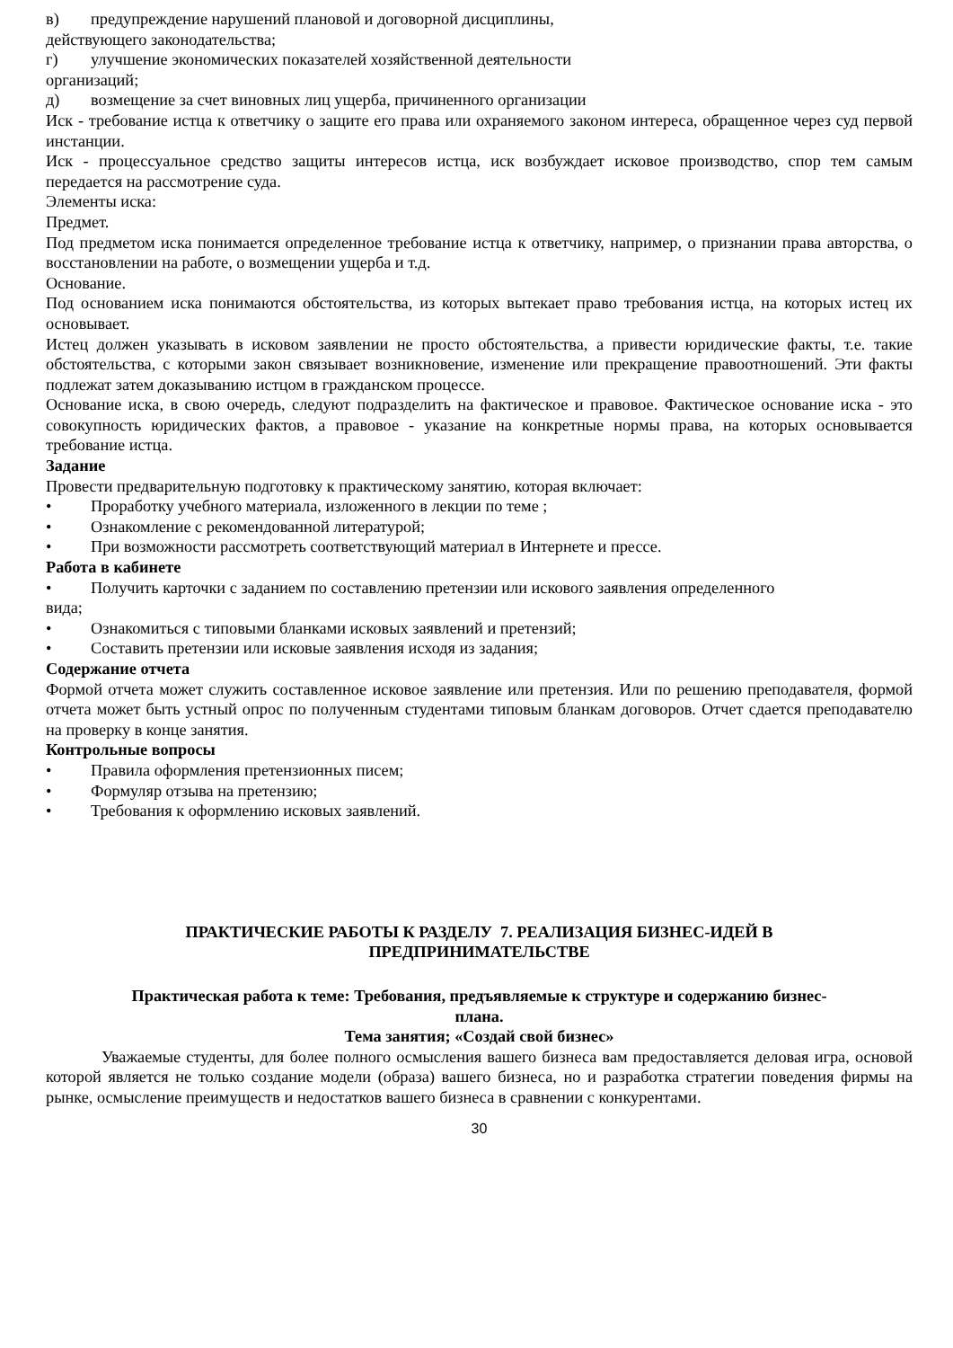в) предупреждение нарушений плановой и договорной дисциплины,
действующего законодательства;
г) улучшение экономических показателей хозяйственной деятельности
организаций;
д) возмещение за счет виновных лиц ущерба, причиненного организации
Иск - требование истца к ответчику о защите его права или охраняемого законом интереса, обращенное через суд первой инстанции.
Иск - процессуальное средство защиты интересов истца, иск возбуждает исковое производство, спор тем самым передается на рассмотрение суда.
Элементы иска:
Предмет.
Под предметом иска понимается определенное требование истца к ответчику, например, о признании права авторства, о восстановлении на работе, о возмещении ущерба и т.д.
Основание.
Под основанием иска понимаются обстоятельства, из которых вытекает право требования истца, на которых истец их основывает.
Истец должен указывать в исковом заявлении не просто обстоятельства, а привести юридические факты, т.е. такие обстоятельства, с которыми закон связывает возникновение, изменение или прекращение правоотношений. Эти факты подлежат затем доказыванию истцом в гражданском процессе.
Основание иска, в свою очередь, следуют подразделить на фактическое и правовое. Фактическое основание иска - это совокупность юридических фактов, а правовое - указание на конкретные нормы права, на которых основывается требование истца.
Задание
Провести предварительную подготовку к практическому занятию, которая включает:
• Проработку учебного материала, изложенного в лекции по теме ;
• Ознакомление с рекомендованной литературой;
• При возможности рассмотреть соответствующий материал в Интернете и прессе.
Работа в кабинете
• Получить карточки с заданием по составлению претензии или искового заявления определенного
вида;
• Ознакомиться с типовыми бланками исковых заявлений и претензий;
• Составить претензии или исковые заявления исходя из задания;
Содержание отчета
Формой отчета может служить составленное исковое заявление или претензия. Или по решению преподавателя, формой отчета может быть устный опрос по полученным студентами типовым бланкам договоров. Отчет сдается преподавателю на проверку в конце занятия.
Контрольные вопросы
• Правила оформления претензионных писем;
• Формуляр отзыва на претензию;
• Требования к оформлению исковых заявлений.
ПРАКТИЧЕСКИЕ РАБОТЫ К РАЗДЕЛУ 7. РЕАЛИЗАЦИЯ БИЗНЕС-ИДЕЙ В
ПРЕДПРИНИМАТЕЛЬСТВЕ
Практическая работа к теме: Требования, предъявляемые к структуре и содержанию бизнес-
плана.
Тема занятия; «Создай свой бизнес»
Уважаемые студенты, для более полного осмысления вашего бизнеса вам предоставляется деловая игра, основой которой является не только создание модели (образа) вашего бизнеса, но и разработка стратегии поведения фирмы на рынке, осмысление преимуществ и недостатков вашего бизнеса в сравнении с конкурентами.
30